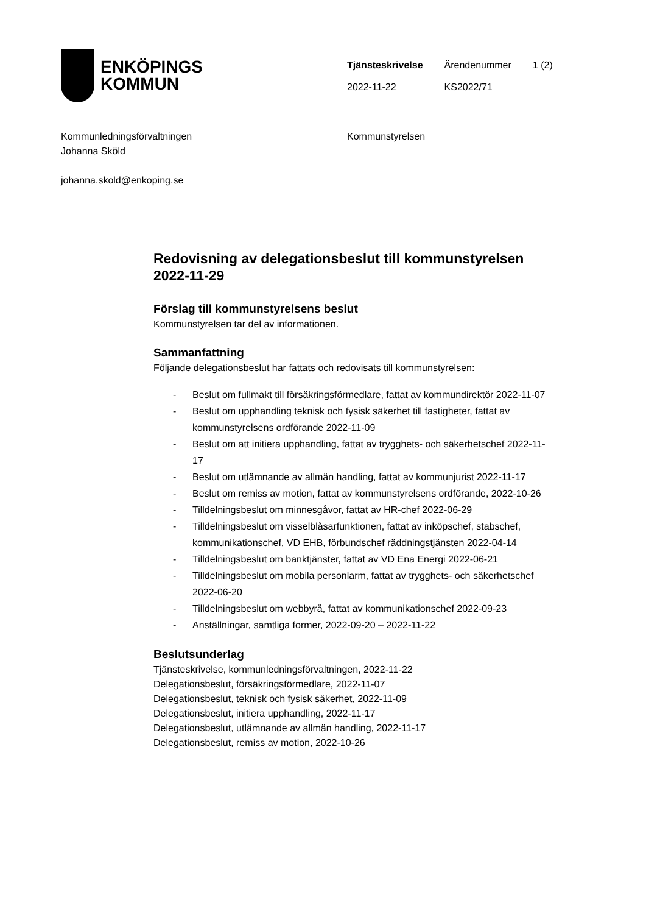ENKÖPINGS
KOMMUN
| Tjänsteskrivelse | Ärendenummer | 1 (2) |
| 2022-11-22 | KS2022/71 | |
Kommunledningsförvaltningen
Johanna Sköld
johanna.skold@enkoping.se
Kommunstyrelsen
Redovisning av delegationsbeslut till kommunstyrelsen 2022-11-29
Förslag till kommunstyrelsens beslut
Kommunstyrelsen tar del av informationen.
Sammanfattning
Följande delegationsbeslut har fattats och redovisats till kommunstyrelsen:
- Beslut om fullmakt till försäkringsförmedlare, fattat av kommundirektör 2022-11-07
- Beslut om upphandling teknisk och fysisk säkerhet till fastigheter, fattat av kommunstyrelsens ordförande 2022-11-09
- Beslut om att initiera upphandling, fattat av trygghets- och säkerhetschef 2022-11-17
- Beslut om utlämnande av allmän handling, fattat av kommunjurist 2022-11-17
- Beslut om remiss av motion, fattat av kommunstyrelsens ordförande, 2022-10-26
- Tilldelningsbeslut om minnesgåvor, fattat av HR-chef 2022-06-29
- Tilldelningsbeslut om visselblåsarfunktionen, fattat av inköpschef, stabschef, kommunikationschef, VD EHB, förbundschef räddningstjänsten 2022-04-14
- Tilldelningsbeslut om banktjänster, fattat av VD Ena Energi 2022-06-21
- Tilldelningsbeslut om mobila personlarm, fattat av trygghets- och säkerhetschef 2022-06-20
- Tilldelningsbeslut om webbyrå, fattat av kommunikationschef 2022-09-23
- Anställningar, samtliga former, 2022-09-20 – 2022-11-22
Beslutsunderlag
Tjänsteskrivelse, kommunledningsförvaltningen, 2022-11-22
Delegationsbeslut, försäkringsförmedlare, 2022-11-07
Delegationsbeslut, teknisk och fysisk säkerhet, 2022-11-09
Delegationsbeslut, initiera upphandling, 2022-11-17
Delegationsbeslut, utlämnande av allmän handling, 2022-11-17
Delegationsbeslut, remiss av motion, 2022-10-26